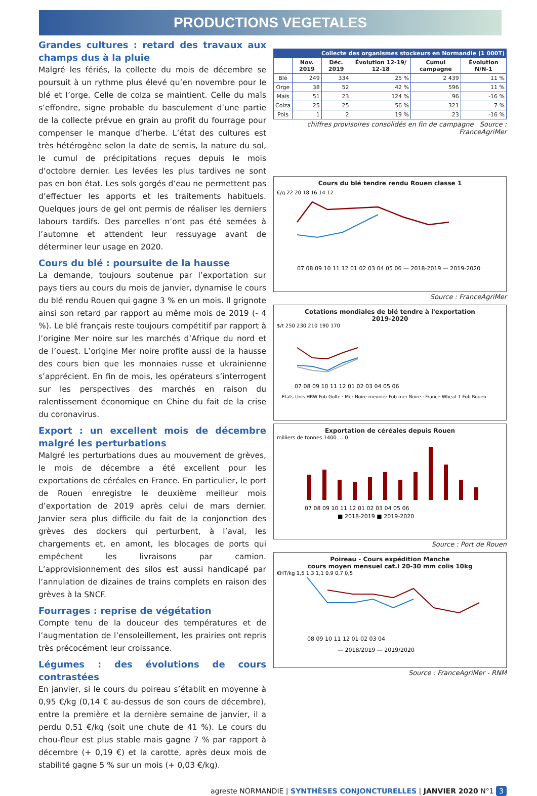PRODUCTIONS VEGETALES
Grandes cultures : retard des travaux aux champs dus à la pluie
Malgré les fériés, la collecte du mois de décembre se poursuit à un rythme plus élevé qu’en novembre pour le blé et l’orge. Celle de colza se maintient. Celle du maïs s’effondre, signe probable du basculement d’une partie de la collecte prévue en grain au profit du fourrage pour compenser le manque d’herbe. L’état des cultures est très hétérogène selon la date de semis, la nature du sol, le cumul de précipitations reçues depuis le mois d’octobre dernier. Les levées les plus tardives ne sont pas en bon état. Les sols gorgés d’eau ne permettent pas d’effectuer les apports et les traitements habituels. Quelques jours de gel ont permis de réaliser les derniers labours tardifs. Des parcelles n’ont pas été semées à l’automne et attendent leur ressuyage avant de déterminer leur usage en 2020.
Cours du blé : poursuite de la hausse
La demande, toujours soutenue par l’exportation sur pays tiers au cours du mois de janvier, dynamise le cours du blé rendu Rouen qui gagne 3 % en un mois. Il grignote ainsi son retard par rapport au même mois de 2019 (- 4 %). Le blé français reste toujours compétitif par rapport à l’origine Mer noire sur les marchés d’Afrique du nord et de l’ouest. L’origine Mer noire profite aussi de la hausse des cours bien que les monnaies russe et ukrainienne s’apprécient. En fin de mois, les opérateurs s’interrogent sur les perspectives des marchés en raison du ralentissement économique en Chine du fait de la crise du coronavirus.
Export : un excellent mois de décembre malgré les perturbations
Malgré les perturbations dues au mouvement de grèves, le mois de décembre a été excellent pour les exportations de céréales en France. En particulier, le port de Rouen enregistre le deuxième meilleur mois d’exportation de 2019 après celui de mars dernier. Janvier sera plus difficile du fait de la conjonction des grèves des dockers qui perturbent, à l’aval, les chargements et, en amont, les blocages de ports qui empêchent les livraisons par camion. L’approvisionnement des silos est aussi handicapé par l’annulation de dizaines de trains complets en raison des grèves à la SNCF.
Fourrages : reprise de végétation
Compte tenu de la douceur des températures et de l’augmentation de l’ensoleillement, les prairies ont repris très précocément leur croissance.
Légumes : des évolutions de cours contrastées
En janvier, si le cours du poireau s’établit en moyenne à 0,95 €/kg (0,14 € au-dessus de son cours de décembre), entre la première et la dernière semaine de janvier, il a perdu 0,51 €/kg (soit une chute de 41 %). Le cours du chou-fleur est plus stable mais gagne 7 % par rapport à décembre (+ 0,19 €) et la carotte, après deux mois de stabilité gagne 5 % sur un mois (+ 0,03 €/kg).
| Collecte des organismes stockeurs en Normandie (1 000T) | | | | | |
| --- | --- | --- | --- | --- | --- |
| | Nov. 2019 | Déc. 2019 | Évolution 12-19/ 12-18 | Cumul campagne | Évolution N/N-1 |
| Blé | 249 | 334 | 25 % | 2 439 | 11 % |
| Orge | 38 | 52 | 42 % | 596 | 11 % |
| Maïs | 51 | 23 | 124 % | 96 | -16 % |
| Colza | 25 | 25 | 56 % | 321 | 7 % |
| Pois | 1 | 2 | 19 % | 23 | -16 % |
chiffres provisoires consolidés en fin de campagne Source : FranceAgriMer
Cours du blé tendre rendu Rouen classe 1
07 08 09 10 11 12 01 02 03 04 05 06 — 2018-2019 — 2019-2020
€/q 22 20 18 16 14 12
Source : FranceAgriMer
Cotations mondiales de blé tendre à l'exportation
2019-2020
$/t 250 230 210 190 170
07 08 09 10 11 12 01 02 03 04 05 06
Etats-Unis HRW Fob Golfe · Mer Noire meunier Fob mer Noire · France Wheat 1 Fob Rouen
Exportation de céréales depuis Rouen
milliers de tonnes 1400 … 0
07 08 09 10 11 12 01 02 03 04 05 06
■ 2018-2019 ■ 2019-2020
Source : Port de Rouen
Poireau - Cours expédition Manche
cours moyen mensuel cat.I 20-30 mm colis 10kg
€HT/kg 1,5 1,3 1,1 0,9 0,7 0,5
08 09 10 11 12 01 02 03 04
— 2018/2019 — 2019/2020
Source : FranceAgriMer - RNM
agreste NORMANDIE | SYNTHÈSES CONJONCTURELLES | JANVIER 2020 N°1 3